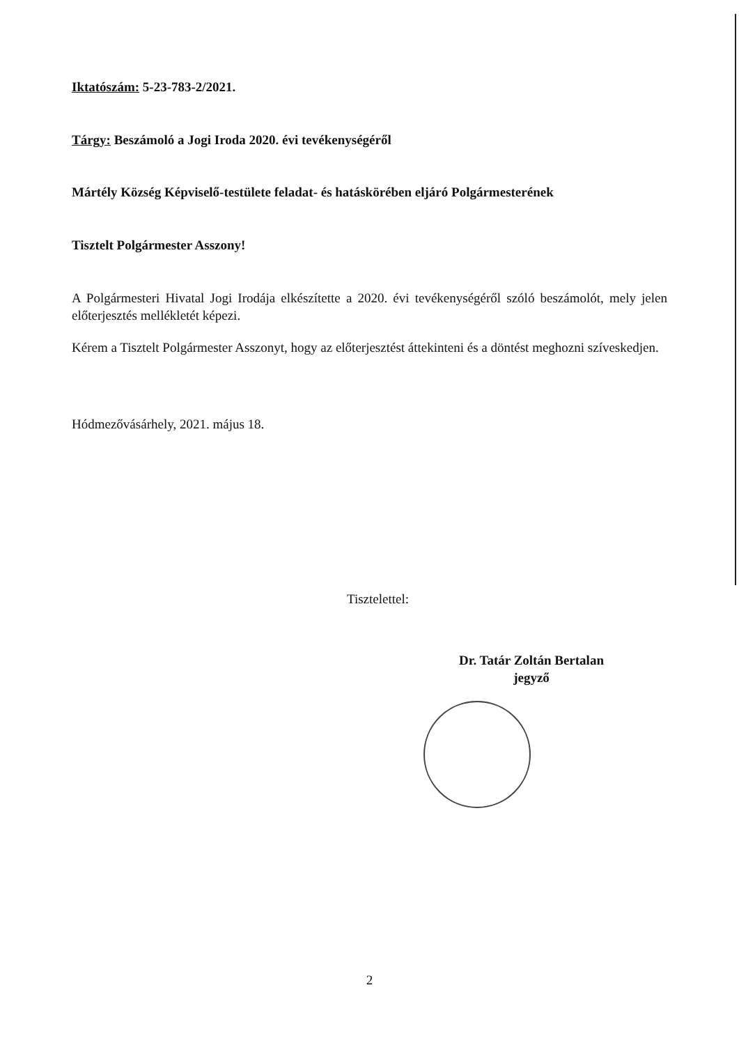Iktatószám: 5-23-783-2/2021.
Tárgy: Beszámoló a Jogi Iroda 2020. évi tevékenységéről
Mártély Község Képviselő-testülete feladat- és hatáskörében eljáró Polgármesterének
Tisztelt Polgármester Asszony!
A Polgármesteri Hivatal Jogi Irodája elkészítette a 2020. évi tevékenységéről szóló beszámolót, mely jelen előterjesztés mellékletét képezi.
Kérem a Tisztelt Polgármester Asszonyt, hogy az előterjesztést áttekinteni és a döntést meghozni szíveskedjen.
Hódmezővásárhely, 2021. május 18.
Tisztelettel:
Dr. Tatár Zoltán Bertalan
jegyző
2